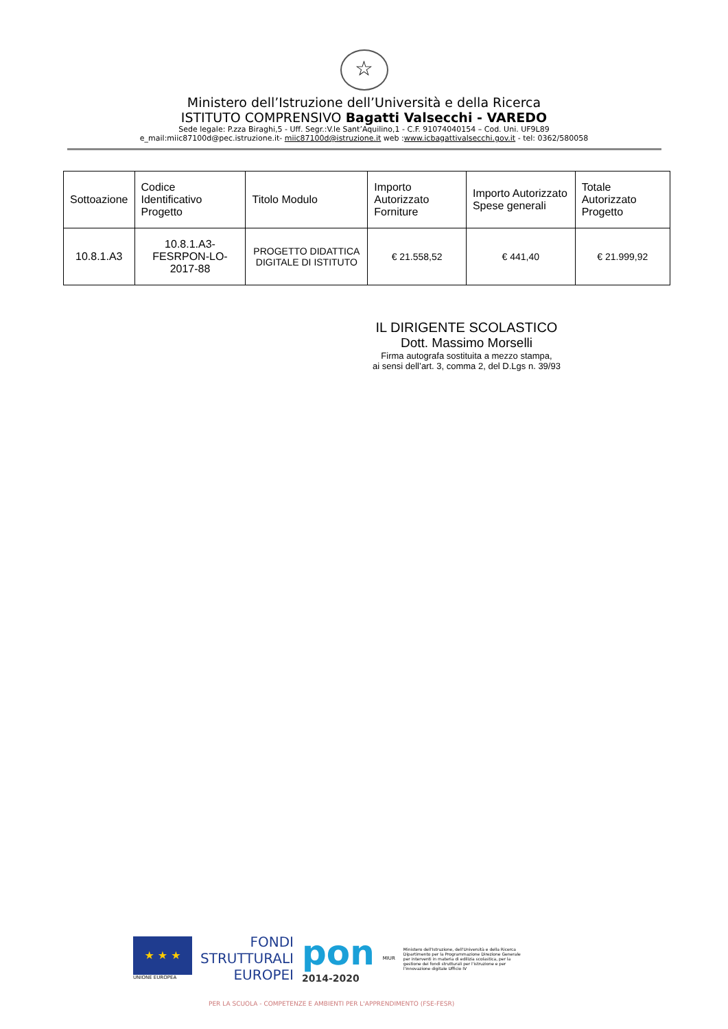☆
Ministero dell’Istruzione dell’Università e della Ricerca
ISTITUTO COMPRENSIVO Bagatti Valsecchi - VAREDO
Sede legale: P.zza Biraghi,5 - Uff. Segr.:V.le Sant’Aquilino,1 - C.F. 91074040154 – Cod. Uni. UF9L89
e_mail:miic87100d@pec.istruzione.it- miic87100d@istruzione.it web :www.icbagattivalsecchi.gov.it - tel: 0362/580058
| Sottoazione | Codice Identificativo Progetto | Titolo Modulo | Importo Autorizzato Forniture | Importo Autorizzato Spese generali | Totale Autorizzato Progetto |
| --- | --- | --- | --- | --- | --- |
| 10.8.1.A3 | 10.8.1.A3-FESRPON-LO-2017-88 | PROGETTO DIDATTICA DIGITALE DI ISTITUTO | € 21.558,52 | € 441,40 | € 21.999,92 |
IL DIRIGENTE SCOLASTICO
Dott. Massimo Morselli
Firma autografa sostituita a mezzo stampa,
ai sensi dell’art. 3, comma 2, del D.Lgs n. 39/93
★ ★ ★
UNIONE EUROPEA
FONDI
STRUTTURALI
EUROPEI
pon
2014-2020
MIUR
Ministero dell'Istruzione, dell'Università e della Ricerca Dipartimento per la Programmazione Direzione Generale per interventi in materia di edilizia scolastica, per la gestione dei fondi strutturali per l'istruzione e per l'innovazione digitale Ufficio IV
PER LA SCUOLA - COMPETENZE E AMBIENTI PER L'APPRENDIMENTO (FSE-FESR)